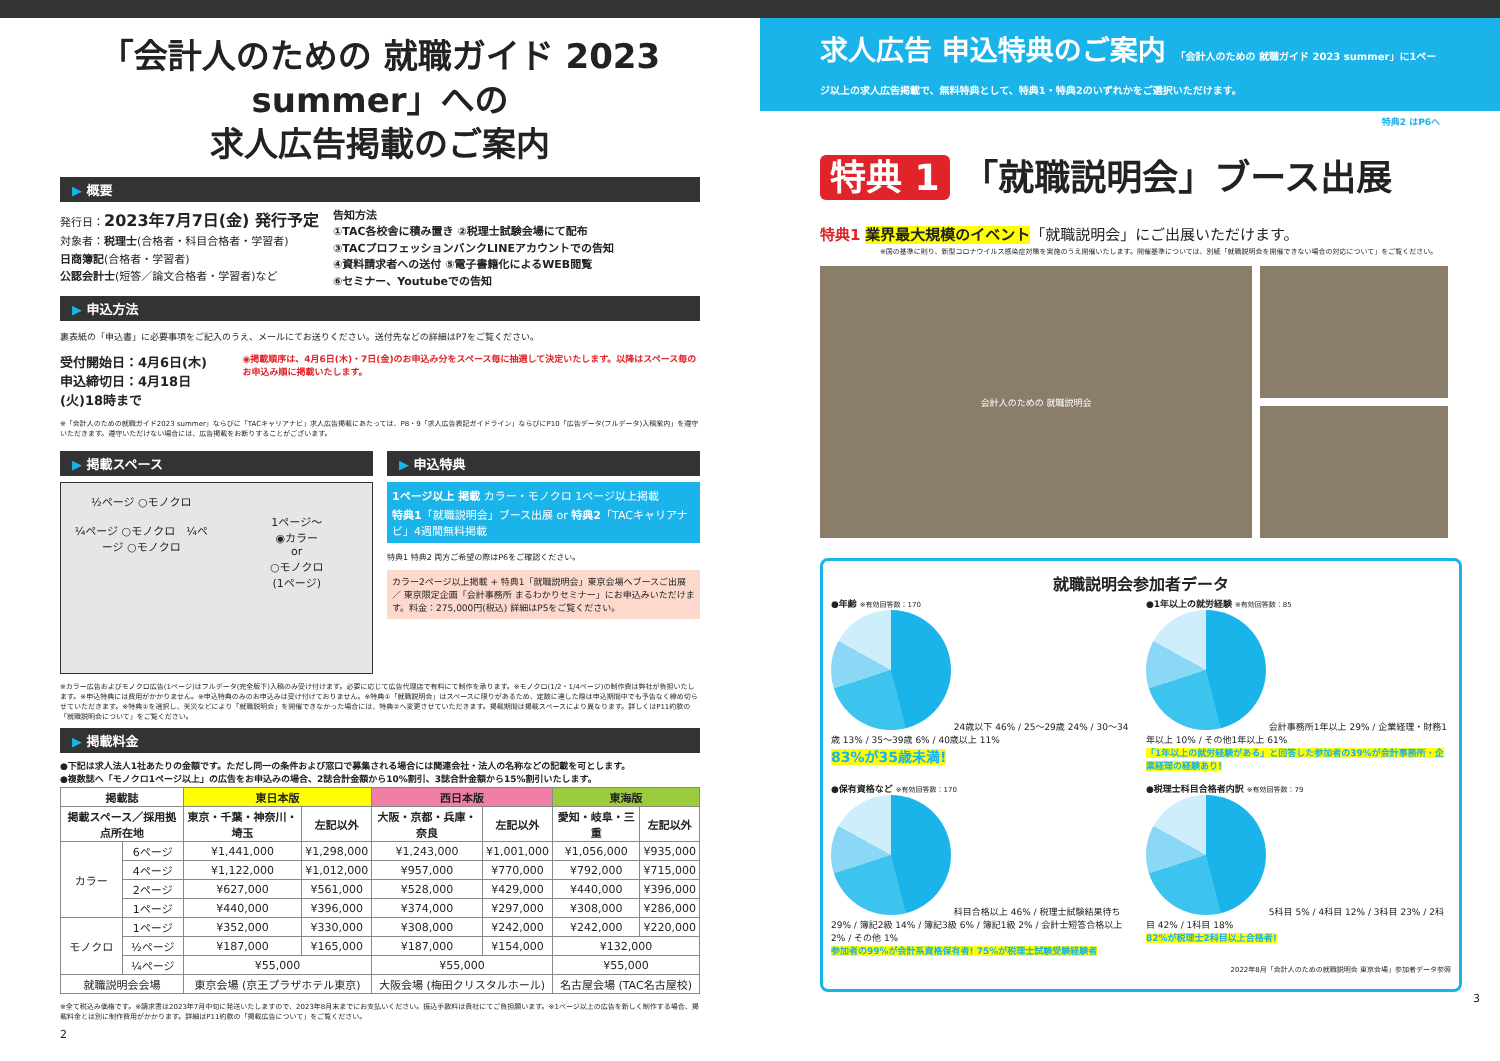「会計人のための 就職ガイド 2023 summer」への
求人広告掲載のご案内
概要
発行日：2023年7月7日(金) 発行予定
対象者：税理士(合格者・科目合格者・学習者)
日商簿記(合格者・学習者)
公認会計士(短答／論文合格者・学習者)など
告知方法
①TAC各校舎に積み置き ②税理士試験会場にて配布
③TACプロフェッションバンクLINEアカウントでの告知
④資料請求者への送付 ⑤電子書籍化によるWEB閲覧
⑥セミナー、Youtubeでの告知
申込方法
裏表紙の「申込書」に必要事項をご記入のうえ、メールにてお送りください。送付先などの詳細はP7をご覧ください。
受付開始日：4月6日(木)
申込締切日：4月18日(火)18時まで
◉掲載順序は、4月6日(木)・7日(金)のお申込み分をスペース毎に抽選して決定いたします。以降はスペース毎のお申込み順に掲載いたします。
※「会計人のための就職ガイド2023 summer」ならびに「TACキャリアナビ」求人広告掲載にあたっては、P8・9「求人広告表記ガイドライン」ならびにP10「広告データ(フルデータ)入稿案内」を遵守いただきます。遵守いただけない場合には、広告掲載をお断りすることがございます。
掲載スペース
½ページ ○モノクロ
¼ページ ○モノクロ　¼ページ ○モノクロ
1ページ〜
◉カラー
or
○モノクロ
(1ページ)
申込特典
1ページ以上 掲載 カラー・モノクロ 1ページ以上掲載
特典1「就職説明会」ブース出展 or 特典2「TACキャリアナビ」4週間無料掲載
特典1 特典2 両方ご希望の際はP6をご確認ください。
カラー2ページ以上掲載 + 特典1「就職説明会」東京会場へブースご出展 ／ 東京限定企画「会計事務所 まるわかりセミナー」にお申込みいただけます。料金：275,000円(税込) 詳細はP5をご覧ください。
※カラー広告およびモノクロ広告(1ページ)はフルデータ(完全版下)入稿のみ受け付けます。必要に応じて広告代理店で有料にて制作を承ります。※モノクロ(1/2・1/4ページ)の制作費は弊社が負担いたします。※申込特典には費用がかかりません。※申込特典のみのお申込みは受け付けておりません。※特典①「就職説明会」はスペースに限りがあるため、定数に達した際は申込期間中でも予告なく締め切らせていただきます。※特典①を選択し、天災などにより「就職説明会」を開催できなかった場合には、特典②へ変更させていただきます。掲載期間は掲載スペースにより異なります。詳しくはP11約款の「就職説明会について」をご覧ください。
掲載料金
●下記は求人法人1社あたりの金額です。ただし同一の条件および窓口で募集される場合には関連会社・法人の名称などの記載を可とします。
●複数誌へ「モノクロ1ページ以上」の広告をお申込みの場合、2誌合計金額から10%割引、3誌合計金額から15%割引いたします。
| 掲載誌 | | 東日本版 | | 西日本版 | | 東海版 | |
| --- | --- | --- | --- | --- | --- | --- | --- |
| 掲載スペース／採用拠点所在地 | | 東京・千葉・神奈川・埼玉 | 左記以外 | 大阪・京都・兵庫・奈良 | 左記以外 | 愛知・岐阜・三重 | 左記以外 |
| カラー | 6ページ | ¥1,441,000 | ¥1,298,000 | ¥1,243,000 | ¥1,001,000 | ¥1,056,000 | ¥935,000 |
| | 4ページ | ¥1,122,000 | ¥1,012,000 | ¥957,000 | ¥770,000 | ¥792,000 | ¥715,000 |
| | 2ページ | ¥627,000 | ¥561,000 | ¥528,000 | ¥429,000 | ¥440,000 | ¥396,000 |
| | 1ページ | ¥440,000 | ¥396,000 | ¥374,000 | ¥297,000 | ¥308,000 | ¥286,000 |
| モノクロ | 1ページ | ¥352,000 | ¥330,000 | ¥308,000 | ¥242,000 | ¥242,000 | ¥220,000 |
| | ½ページ | ¥187,000 | ¥165,000 | ¥187,000 | ¥154,000 | ¥132,000 | |
| | ¼ページ | ¥55,000 | | ¥55,000 | | ¥55,000 | |
| 就職説明会会場 | | 東京会場 (京王プラザホテル東京) | | 大阪会場 (梅田クリスタルホール) | | 名古屋会場 (TAC名古屋校) | |
※全て税込み価格です。※請求書は2023年7月中旬に発送いたしますので、2023年8月末までにお支払いください。振込手数料は貴社にてご負担願います。※1ページ以上の広告を新しく制作する場合、掲載料金とは別に制作費用がかかります。詳細はP11約款の「掲載広告について」をご覧ください。
2
求人広告 申込特典のご案内 「会計人のための 就職ガイド 2023 summer」に1ページ以上の求人広告掲載で、無料特典として、特典1・特典2のいずれかをご選択いただけます。
特典2 はP6へ
特典 1 「就職説明会」ブース出展
特典1 業界最大規模のイベント「就職説明会」にご出展いただけます。
※国の基準に則り、新型コロナウイルス感染症対策を実施のうえ開催いたします。開催基準については、別紙「就職説明会を開催できない場合の対応について」をご覧ください。
会計人のための 就職説明会
就職説明会参加者データ
●年齢 ※有効回答数：170
24歳以下 46% / 25〜29歳 24% / 30〜34歳 13% / 35〜39歳 6% / 40歳以上 11%
83%が35歳未満!
●1年以上の就労経験 ※有効回答数：85
会計事務所1年以上 29% / 企業経理・財務1年以上 10% / その他1年以上 61%
「1年以上の就労経験がある」と回答した参加者の39%が会計事務所・企業経理の経験あり!
●保有資格など ※有効回答数：170
科目合格以上 46% / 税理士試験結果待ち 29% / 簿記2級 14% / 簿記3級 6% / 簿記1級 2% / 会計士短答合格以上 2% / その他 1%
参加者の99%が会計系資格保有者! 75%が税理士試験受験経験者
●税理士科目合格者内訳 ※有効回答数：79
5科目 5% / 4科目 12% / 3科目 23% / 2科目 42% / 1科目 18%
82%が税理士2科目以上合格者!
2022年8月「会計人のための就職説明会 東京会場」参加者データ参照
3